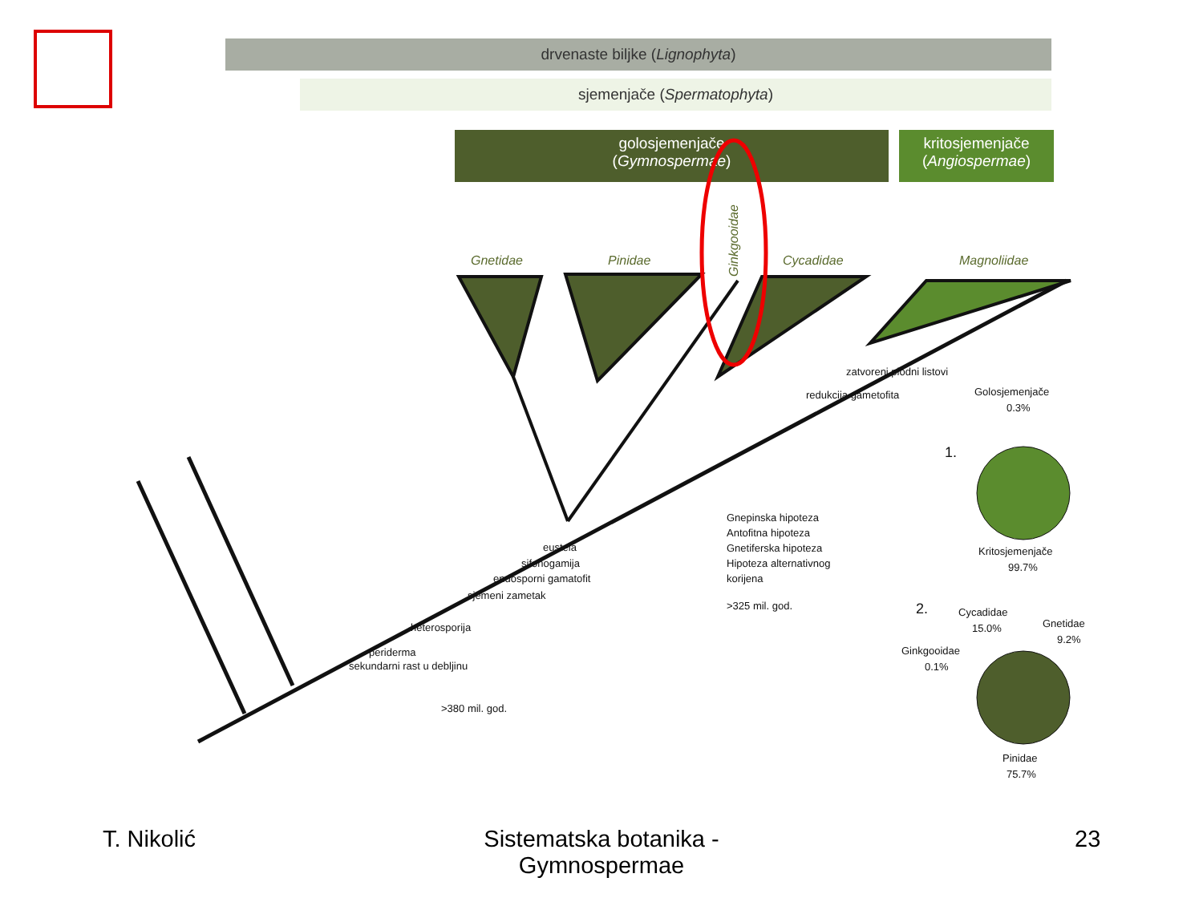drvenaste biljke (Lignophyta)
sjemenjače (Spermatophyta)
golosjemenjače
(Gymnospermae)
kritosjemenjače
(Angiospermae)
Gnetidae
Pinidae
Cycadidae
Magnoliidae
Ginkgooidae
eustela
sifonogamija
endosporni gamatofit
sjemeni zametak
heterosporija
periderma
sekundarni rast u debljinu
>380 mil. god.
zatvoreni plodni listovi
redukcija gametofita
Gnepinska hipoteza
Antofitna hipoteza
Gnetiferska hipoteza
Hipoteza alternativnog
korijena
>325 mil. god.
Golosjemenjače
0.3%
Kritosjemenjače
99.7%
Cycadidae
15.0%
Gnetidae
9.2%
Ginkgooidae
0.1%
Pinidae
75.7%
1.
2.
T. Nikolić
Sistematska botanika - Gymnospermae
23